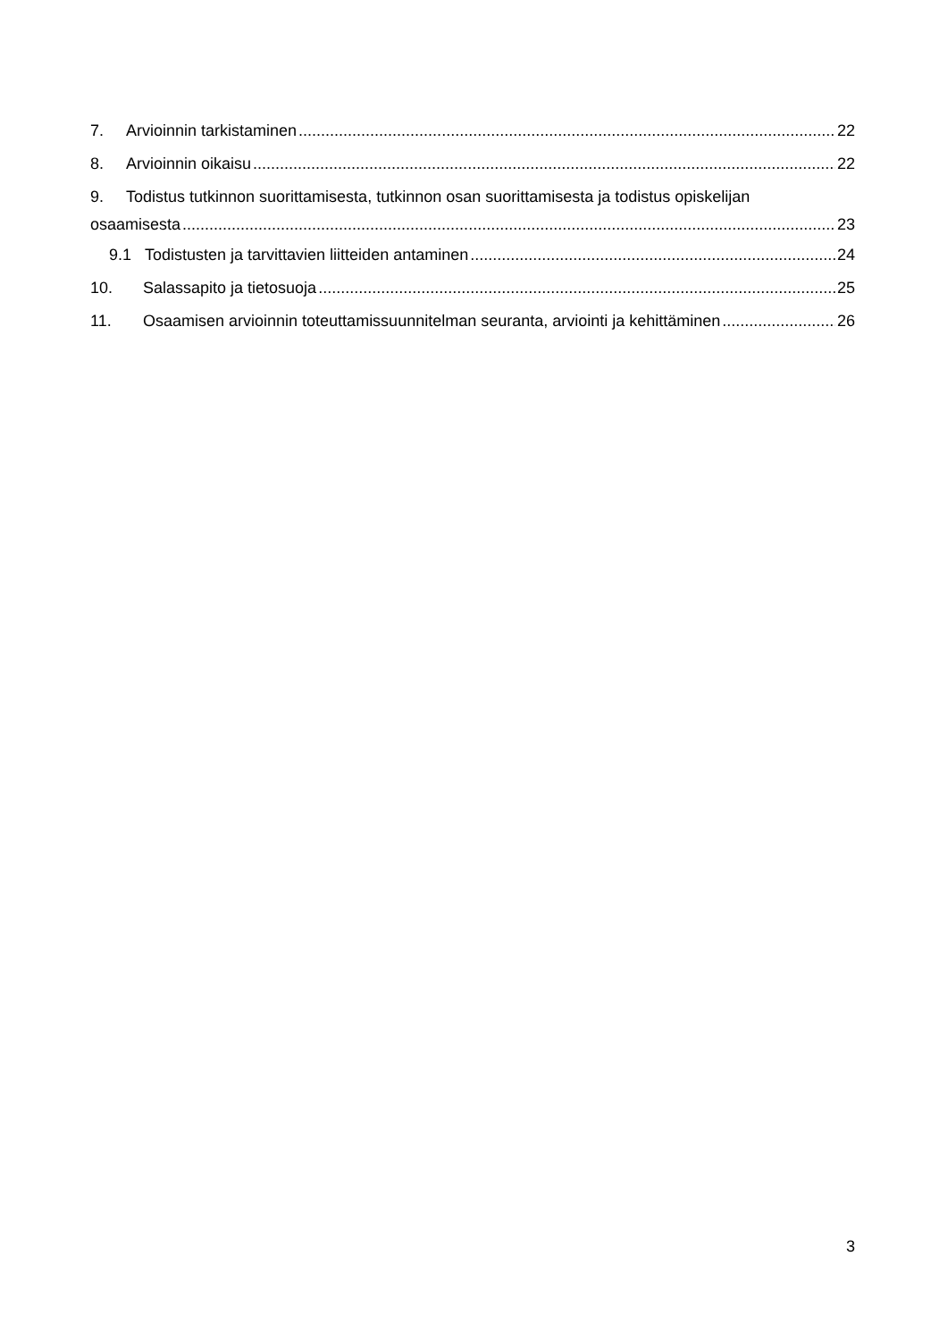7. Arvioinnin tarkistaminen 22
8. Arvioinnin oikaisu 22
9. Todistus tutkinnon suorittamisesta, tutkinnon osan suorittamisesta ja todistus opiskelijan
osaamisesta 23
9.1 Todistusten ja tarvittavien liitteiden antaminen 24
10. Salassapito ja tietosuoja 25
11. Osaamisen arvioinnin toteuttamissuunnitelman seuranta, arviointi ja kehittäminen 26
3